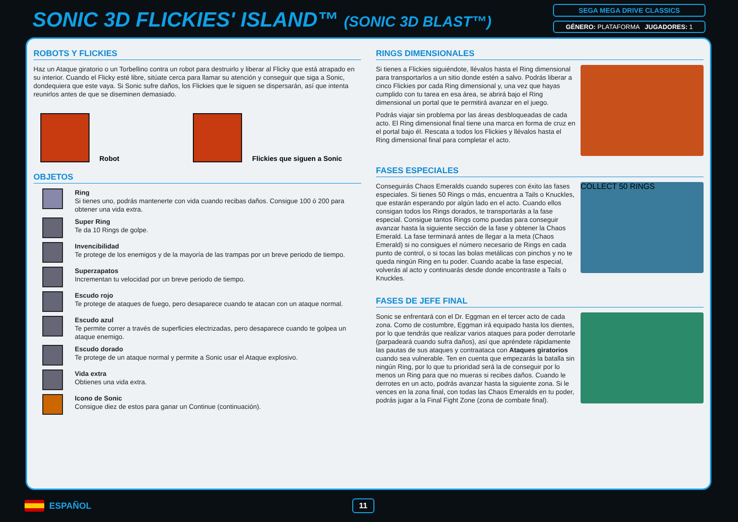SONIC 3D FLICKIES' ISLAND™ (SONIC 3D BLAST™)
SEGA MEGA DRIVE CLASSICS
GÉNERO: PLATAFORMA JUGADORES: 1
ROBOTS Y FLICKIES
Haz un Ataque giratorio o un Torbellino contra un robot para destruirlo y liberar al Flicky que está atrapado en su interior. Cuando el Flicky esté libre, sitúate cerca para llamar su atención y conseguir que siga a Sonic, dondequiera que este vaya. Si Sonic sufre daños, los Flickies que le siguen se dispersarán, así que intenta reunirlos antes de que se diseminen demasiado.
Robot
Flickies que siguen a Sonic
OBJETOS
Ring
Si tienes uno, podrás mantenerte con vida cuando recibas daños. Consigue 100 ó 200 para obtener una vida extra.
Super Ring
Te da 10 Rings de golpe.
Invencibilidad
Te protege de los enemigos y de la mayoría de las trampas por un breve periodo de tiempo.
Superzapatos
Incrementan tu velocidad por un breve periodo de tiempo.
Escudo rojo
Te protege de ataques de fuego, pero desaparece cuando te atacan con un ataque normal.
Escudo azul
Te permite correr a través de superficies electrizadas, pero desaparece cuando te golpea un ataque enemigo.
Escudo dorado
Te protege de un ataque normal y permite a Sonic usar el Ataque explosivo.
Vida extra
Obtienes una vida extra.
Icono de Sonic
Consigue diez de estos para ganar un Continue (continuación).
RINGS DIMENSIONALES
Si tienes a Flickies siguiéndote, llévalos hasta el Ring dimensional para transportarlos a un sitio donde estén a salvo. Podrás liberar a cinco Flickies por cada Ring dimensional y, una vez que hayas cumplido con tu tarea en esa área, se abrirá bajo el Ring dimensional un portal que te permitirá avanzar en el juego.
Podrás viajar sin problema por las áreas desbloqueadas de cada acto. El Ring dimensional final tiene una marca en forma de cruz en el portal bajo él. Rescata a todos los Flickies y llévalos hasta el Ring dimensional final para completar el acto.
FASES ESPECIALES
Conseguirás Chaos Emeralds cuando superes con éxito las fases especiales. Si tienes 50 Rings o más, encuentra a Tails o Knuckles, que estarán esperando por algún lado en el acto. Cuando ellos consigan todos los Rings dorados, te transportarás a la fase especial. Consigue tantos Rings como puedas para conseguir avanzar hasta la siguiente sección de la fase y obtener la Chaos Emerald. La fase terminará antes de llegar a la meta (Chaos Emerald) si no consigues el número necesario de Rings en cada punto de control, o si tocas las bolas metálicas con pinchos y no te queda ningún Ring en tu poder. Cuando acabe la fase especial, volverás al acto y continuarás desde donde encontraste a Tails o Knuckles.
COLLECT 50 RINGS
FASES DE JEFE FINAL
Sonic se enfrentará con el Dr. Eggman en el tercer acto de cada zona. Como de costumbre, Eggman irá equipado hasta los dientes, por lo que tendrás que realizar varios ataques para poder derrotarle (parpadeará cuando sufra daños), así que apréndete rápidamente las pautas de sus ataques y contraataca con Ataques giratorios cuando sea vulnerable. Ten en cuenta que empezarás la batalla sin ningún Ring, por lo que tu prioridad será la de conseguir por lo menos un Ring para que no mueras si recibes daños. Cuando le derrotes en un acto, podrás avanzar hasta la siguiente zona. Si le vences en la zona final, con todas las Chaos Emeralds en tu poder, podrás jugar a la Final Fight Zone (zona de combate final).
ESPAÑOL 11